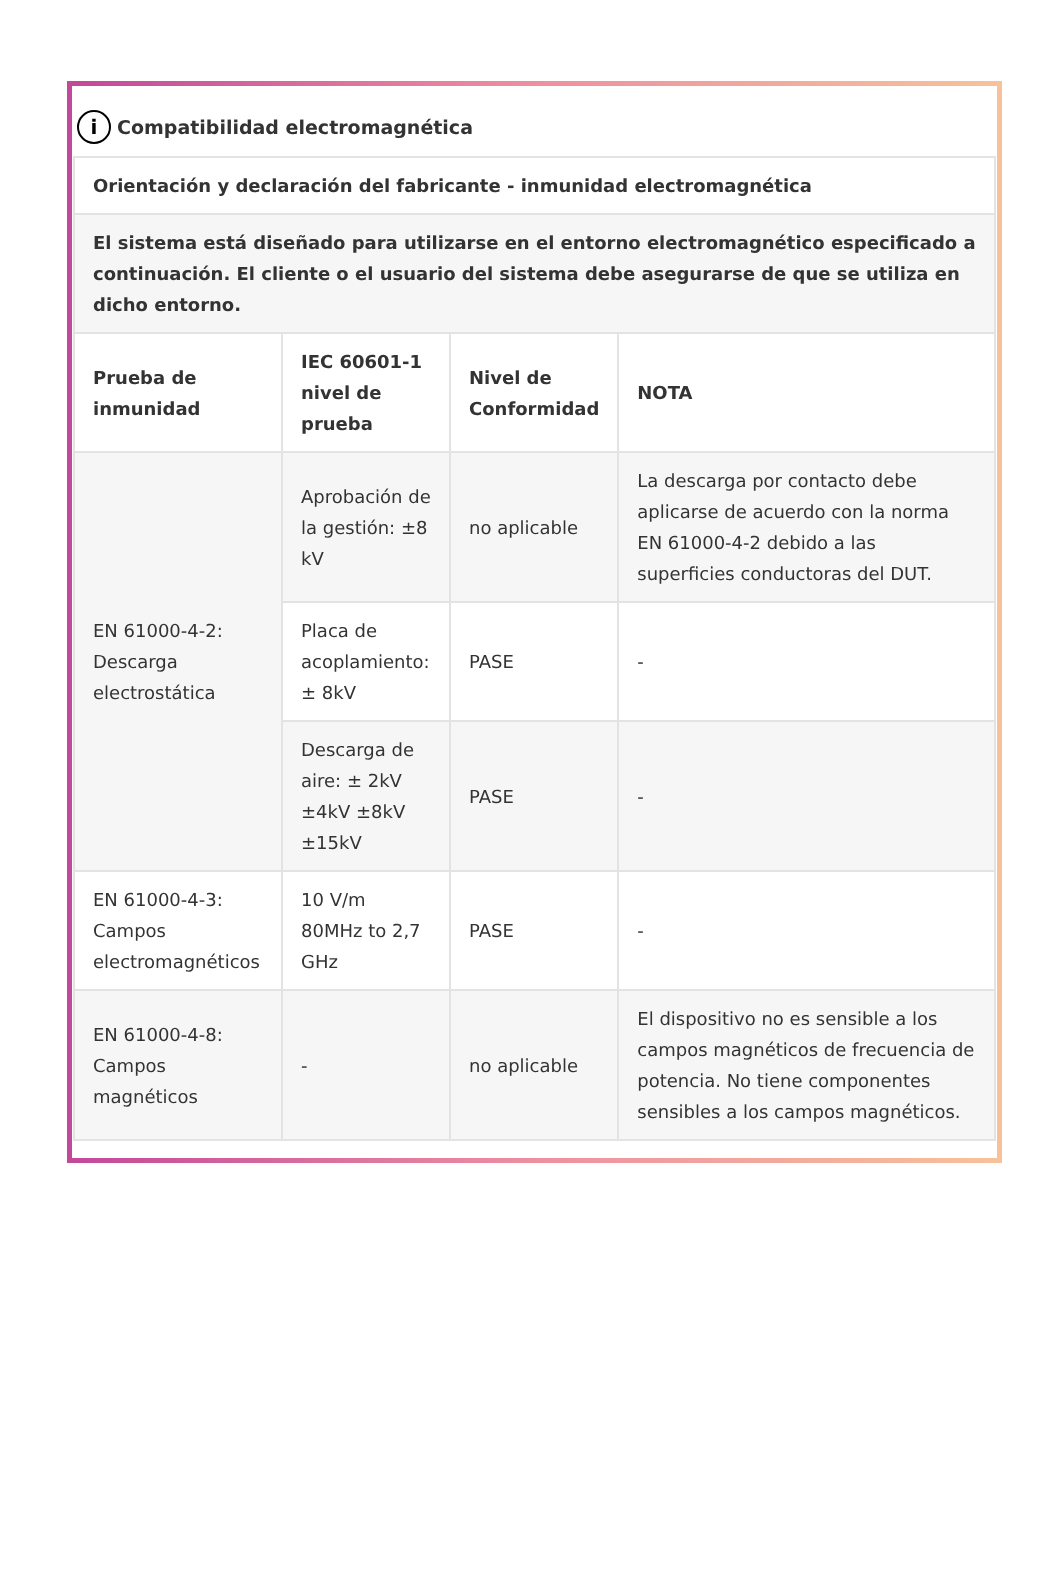i Compatibilidad electromagnética
| Orientación y declaración del fabricante - inmunidad electromagnética | | | |
| --- | --- | --- | --- |
| El sistema está diseñado para utilizarse en el entorno electromagnético especificado a continuación. El cliente o el usuario del sistema debe asegurarse de que se utiliza en dicho entorno. | | | |
| Prueba de inmunidad | IEC 60601-1 nivel de prueba | Nivel de Conformidad | NOTA |
| EN 61000-4-2: Descarga electrostática | Aprobación de la gestión: ±8 kV | no aplicable | La descarga por contacto debe aplicarse de acuerdo con la norma EN 61000-4-2 debido a las superficies conductoras del DUT. |
| | Placa de acoplamiento: ± 8kV | PASE | - |
| | Descarga de aire: ± 2kV ±4kV ±8kV ±15kV | PASE | - |
| EN 61000-4-3: Campos electromagnéticos | 10 V/m 80MHz to 2,7 GHz | PASE | - |
| EN 61000-4-8: Campos magnéticos | - | no aplicable | El dispositivo no es sensible a los campos magnéticos de frecuencia de potencia. No tiene componentes sensibles a los campos magnéticos. |